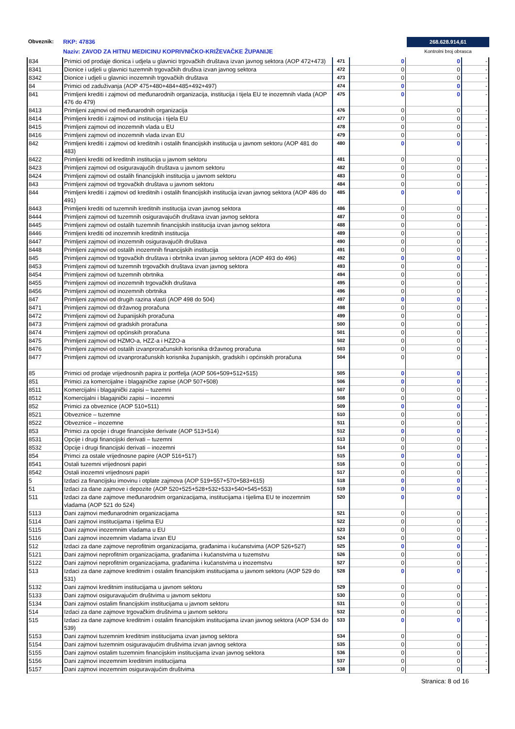Obveznik: RKP: 47836
Naziv: ZAVOD ZA HITNU MEDICINU KOPRIVNIČKO-KRIŽEVAČKE ŽUPANIJE
268.628.914,61
Kontrolni broj obrasca
| 834 | Primici od prodaje dionica i udjela u glavnici trgovačkih društava izvan javnog sektora (AOP 472+473) | 471 | 0 | 0 | - |
| 8341 | Dionice i udjeli u glavnici tuzemnih trgovačkih društva izvan javnog sektora | 472 | 0 | 0 | - |
| 8342 | Dionice i udjeli u glavnici inozemnih trgovačkih društava | 473 | 0 | 0 | - |
| 84 | Primici od zaduživanja (AOP 475+480+484+485+492+497) | 474 | 0 | 0 | - |
| 841 | Primljeni krediti i zajmovi od međunarodnih organizacija, institucija i tijela EU te inozemnih vlada (AOP 476 do 479) | 475 | 0 | 0 | - |
| 8413 | Primljeni zajmovi od međunarodnih organizacija | 476 | 0 | 0 | - |
| 8414 | Primljeni krediti i zajmovi od institucija i tijela EU | 477 | 0 | 0 | - |
| 8415 | Primljeni zajmovi od inozemnih vlada u EU | 478 | 0 | 0 | - |
| 8416 | Primljeni zajmovi od inozemnih vlada izvan EU | 479 | 0 | 0 | - |
| 842 | Primljeni krediti i zajmovi od kreditnih i ostalih financijskih institucija u javnom sektoru (AOP 481 do 483) | 480 | 0 | 0 | - |
| 8422 | Primljeni krediti od kreditnih institucija u javnom sektoru | 481 | 0 | 0 | - |
| 8423 | Primljeni zajmovi od osiguravajućih društava u javnom sektoru | 482 | 0 | 0 | - |
| 8424 | Primljeni zajmovi od ostalih financijskih institucija u javnom sektoru | 483 | 0 | 0 | - |
| 843 | Primljeni zajmovi od trgovačkih društava u javnom sektoru | 484 | 0 | 0 | - |
| 844 | Primljeni krediti i zajmovi od kreditnih i ostalih financijskih institucija izvan javnog sektora (AOP 486 do 491) | 485 | 0 | 0 | - |
| 8443 | Primljeni krediti od tuzemnih kreditnih institucija izvan javnog sektora | 486 | 0 | 0 | - |
| 8444 | Primljeni zajmovi od tuzemnih osiguravajućih društava izvan javnog sektora | 487 | 0 | 0 | - |
| 8445 | Primljeni zajmovi od ostalih tuzemnih financijskih institucija izvan javnog sektora | 488 | 0 | 0 | - |
| 8446 | Primljeni krediti od inozemnih kreditnih institucija | 489 | 0 | 0 | - |
| 8447 | Primljeni zajmovi od inozemnih osiguravajućih društava | 490 | 0 | 0 | - |
| 8448 | Primljeni zajmovi od ostalih inozemnih financijskih institucija | 491 | 0 | 0 | - |
| 845 | Primljeni zajmovi od trgovačkih društava i obrtnika izvan javnog sektora (AOP 493 do 496) | 492 | 0 | 0 | - |
| 8453 | Primljeni zajmovi od tuzemnih trgovačkih društava izvan javnog sektora | 493 | 0 | 0 | - |
| 8454 | Primljeni zajmovi od tuzemnih obrtnika | 494 | 0 | 0 | - |
| 8455 | Primljeni zajmovi od inozemnih trgovačkih društava | 495 | 0 | 0 | - |
| 8456 | Primljeni zajmovi od inozemnih obrtnika | 496 | 0 | 0 | - |
| 847 | Primljeni zajmovi od drugih razina vlasti (AOP 498 do 504) | 497 | 0 | 0 | - |
| 8471 | Primljeni zajmovi od državnog proračuna | 498 | 0 | 0 | - |
| 8472 | Primljeni zajmovi od županijskih proračuna | 499 | 0 | 0 | - |
| 8473 | Primljeni zajmovi od gradskih proračuna | 500 | 0 | 0 | - |
| 8474 | Primljeni zajmovi od općinskih proračuna | 501 | 0 | 0 | - |
| 8475 | Primljeni zajmovi od HZMO-a, HZZ-a i HZZO-a | 502 | 0 | 0 | - |
| 8476 | Primljeni zajmovi od ostalih izvanproračunskih korisnika državnog proračuna | 503 | 0 | 0 | - |
| 8477 | Primljeni zajmovi od izvanproračunskih korisnika županijskih, gradskih i općinskih proračuna | 504 | 0 | 0 | - |
| 85 | Primici od prodaje vrijednosnih papira iz portfelja (AOP 506+509+512+515) | 505 | 0 | 0 | - |
| 851 | Primici za komercijalne i blagajničke zapise (AOP 507+508) | 506 | 0 | 0 | - |
| 8511 | Komercijalni i blagajnički zapisi – tuzemni | 507 | 0 | 0 | - |
| 8512 | Komercijalni i blagajnički zapisi – inozemni | 508 | 0 | 0 | - |
| 852 | Primici za obveznice (AOP 510+511) | 509 | 0 | 0 | - |
| 8521 | Obveznice – tuzemne | 510 | 0 | 0 | - |
| 8522 | Obveznice – inozemne | 511 | 0 | 0 | - |
| 853 | Primici za opcije i druge financijske derivate (AOP 513+514) | 512 | 0 | 0 | - |
| 8531 | Opcije i drugi financijski derivati – tuzemni | 513 | 0 | 0 | - |
| 8532 | Opcije i drugi financijski derivati – inozemni | 514 | 0 | 0 | - |
| 854 | Primci za ostale vrijednosne papire (AOP 516+517) | 515 | 0 | 0 | - |
| 8541 | Ostali tuzemni vrijednosni papiri | 516 | 0 | 0 | - |
| 8542 | Ostali inozemni vrijednosni papiri | 517 | 0 | 0 | - |
| 5 | Izdaci za financijsku imovinu i otplate zajmova (AOP 519+557+570+583+615) | 518 | 0 | 0 | - |
| 51 | Izdaci za dane zajmove i depozite (AOP 520+525+528+532+533+540+545+553) | 519 | 0 | 0 | - |
| 511 | Izdaci za dane zajmove međunarodnim organizacijama, institucijama i tijelima EU te inozemnim vladama (AOP 521 do 524) | 520 | 0 | 0 | - |
| 5113 | Dani zajmovi međunarodnim organizacijama | 521 | 0 | 0 | - |
| 5114 | Dani zajmovi institucijama i tijelima EU | 522 | 0 | 0 | - |
| 5115 | Dani zajmovi inozemnim vladama u EU | 523 | 0 | 0 | - |
| 5116 | Dani zajmovi inozemnim vladama izvan EU | 524 | 0 | 0 | - |
| 512 | Izdaci za dane zajmove neprofitnim organizacijama, građanima i kućanstvima (AOP 526+527) | 525 | 0 | 0 | - |
| 5121 | Dani zajmovi neprofitnim organizacijama, građanima i kućanstvima u tuzemstvu | 526 | 0 | 0 | - |
| 5122 | Dani zajmovi neprofitnim organizacijama, građanima i kućanstvima u inozemstvu | 527 | 0 | 0 | - |
| 513 | Izdaci za dane zajmove kreditnim i ostalim financijskim institucijama u javnom sektoru (AOP 529 do 531) | 528 | 0 | 0 | - |
| 5132 | Dani zajmovi kreditnim institucijama u javnom sektoru | 529 | 0 | 0 | - |
| 5133 | Dani zajmovi osiguravajućim društvima u javnom sektoru | 530 | 0 | 0 | - |
| 5134 | Dani zajmovi ostalim financijskim institucijama u javnom sektoru | 531 | 0 | 0 | - |
| 514 | Izdaci za dane zajmove trgovačkim društvima u javnom sektoru | 532 | 0 | 0 | - |
| 515 | Izdaci za dane zajmove kreditnim i ostalim financijskim institucijama izvan javnog sektora (AOP 534 do 539) | 533 | 0 | 0 | - |
| 5153 | Dani zajmovi tuzemnim kreditnim institucijama izvan javnog sektora | 534 | 0 | 0 | - |
| 5154 | Dani zajmovi tuzemnim osiguravajućim društvima izvan javnog sektora | 535 | 0 | 0 | - |
| 5155 | Dani zajmovi ostalim tuzemnim financijskim institucijama izvan javnog sektora | 536 | 0 | 0 | - |
| 5156 | Dani zajmovi inozemnim kreditnim institucijama | 537 | 0 | 0 | - |
| 5157 | Dani zajmovi inozemnim osiguravajućim društvima | 538 | 0 | 0 | - |
Stranica: 8 od 16